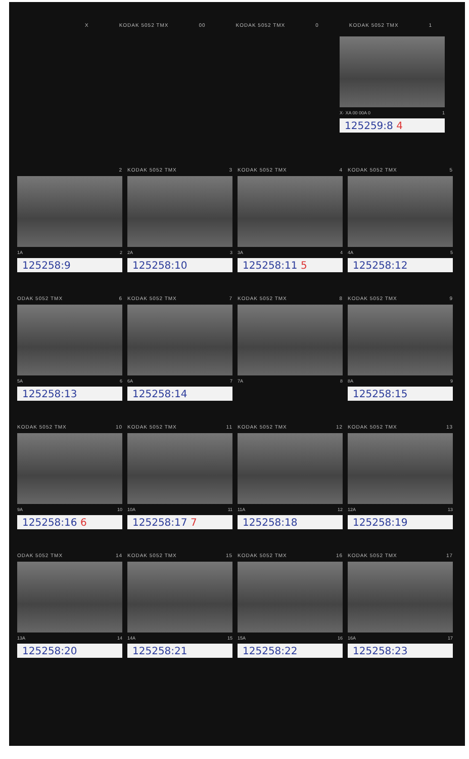X KODAK 5052 TMX 00 KODAK 5052 TMX 0 KODAK 5052 TMX 1
X· XA 00 00A 0 1
125259:8 4
2
1A 2
125258:9
KODAK 5052 TMX 3
2A 3
125258:10
KODAK 5052 TMX 4
3A 4
125258:11 5
KODAK 5052 TMX 5
4A 5
125258:12
ODAK 5052 TMX 6
5A 6
125258:13
KODAK 5052 TMX 7
6A 7
125258:14
KODAK 5052 TMX 8
7A 8
KODAK 5052 TMX 9
8A 9
125258:15
KODAK 5052 TMX 10
9A 10
125258:16 6
KODAK 5052 TMX 11
10A 11
125258:17 7
KODAK 5052 TMX 12
11A 12
125258:18
KODAK 5052 TMX 13
12A 13
125258:19
ODAK 5052 TMX 14
13A 14
125258:20
KODAK 5052 TMX 15
14A 15
125258:21
KODAK 5052 TMX 16
15A 16
125258:22
KODAK 5052 TMX 17
16A 17
125258:23